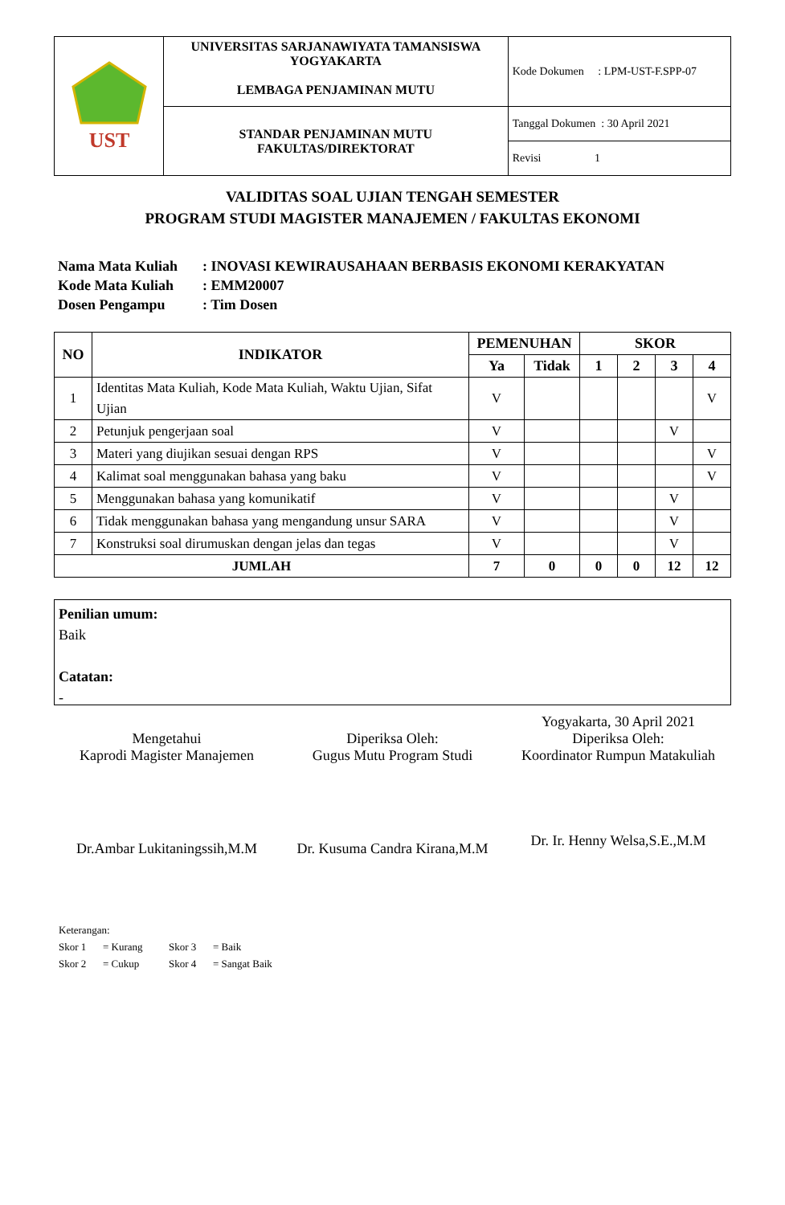| UST | UNIVERSITAS SARJANAWIYATA TAMANSISWA YOGYAKARTA LEMBAGA PENJAMINAN MUTU | Kode Dokumen : LPM-UST-F.SPP-07 |
| | STANDAR PENJAMINAN MUTU FAKULTAS/DIREKTORAT | Tanggal Dokumen : 30 April 2021 |
| | | Revisi 1 |
VALIDITAS SOAL UJIAN TENGAH SEMESTER
PROGRAM STUDI MAGISTER MANAJEMEN / FAKULTAS EKONOMI
Nama Mata Kuliah: INOVASI KEWIRAUSAHAAN BERBASIS EKONOMI KERAKYATAN
Kode Mata Kuliah: EMM20007
Dosen Pengampu: Tim Dosen
| NO | INDIKATOR | PEMENUHAN | | SKOR | | | |
| --- | --- | --- | --- | --- | --- | --- | --- |
| | | Ya | Tidak | 1 | 2 | 3 | 4 |
| 1 | Identitas Mata Kuliah, Kode Mata Kuliah, Waktu Ujian, Sifat Ujian | V | | | | | V |
| 2 | Petunjuk pengerjaan soal | V | | | | V | |
| 3 | Materi yang diujikan sesuai dengan RPS | V | | | | | V |
| 4 | Kalimat soal menggunakan bahasa yang baku | V | | | | | V |
| 5 | Menggunakan bahasa yang komunikatif | V | | | | V | |
| 6 | Tidak menggunakan bahasa yang mengandung unsur SARA | V | | | | V | |
| 7 | Konstruksi soal dirumuskan dengan jelas dan tegas | V | | | | V | |
| JUMLAH | | 7 | 0 | 0 | 0 | 12 | 12 |
Penilian umum:
Baik
Catatan:
-
Mengetahui
Kaprodi Magister Manajemen
Dr.Ambar Lukitaningssih,M.M
Diperiksa Oleh:
Gugus Mutu Program Studi
Dr. Kusuma Candra Kirana,M.M
Yogyakarta, 30 April 2021
Diperiksa Oleh:
Koordinator Rumpun Matakuliah
Dr. Ir. Henny Welsa,S.E.,M.M
Keterangan:
Skor 1 = Kurang Skor 3 = Baik
Skor 2 = Cukup Skor 4 = Sangat Baik